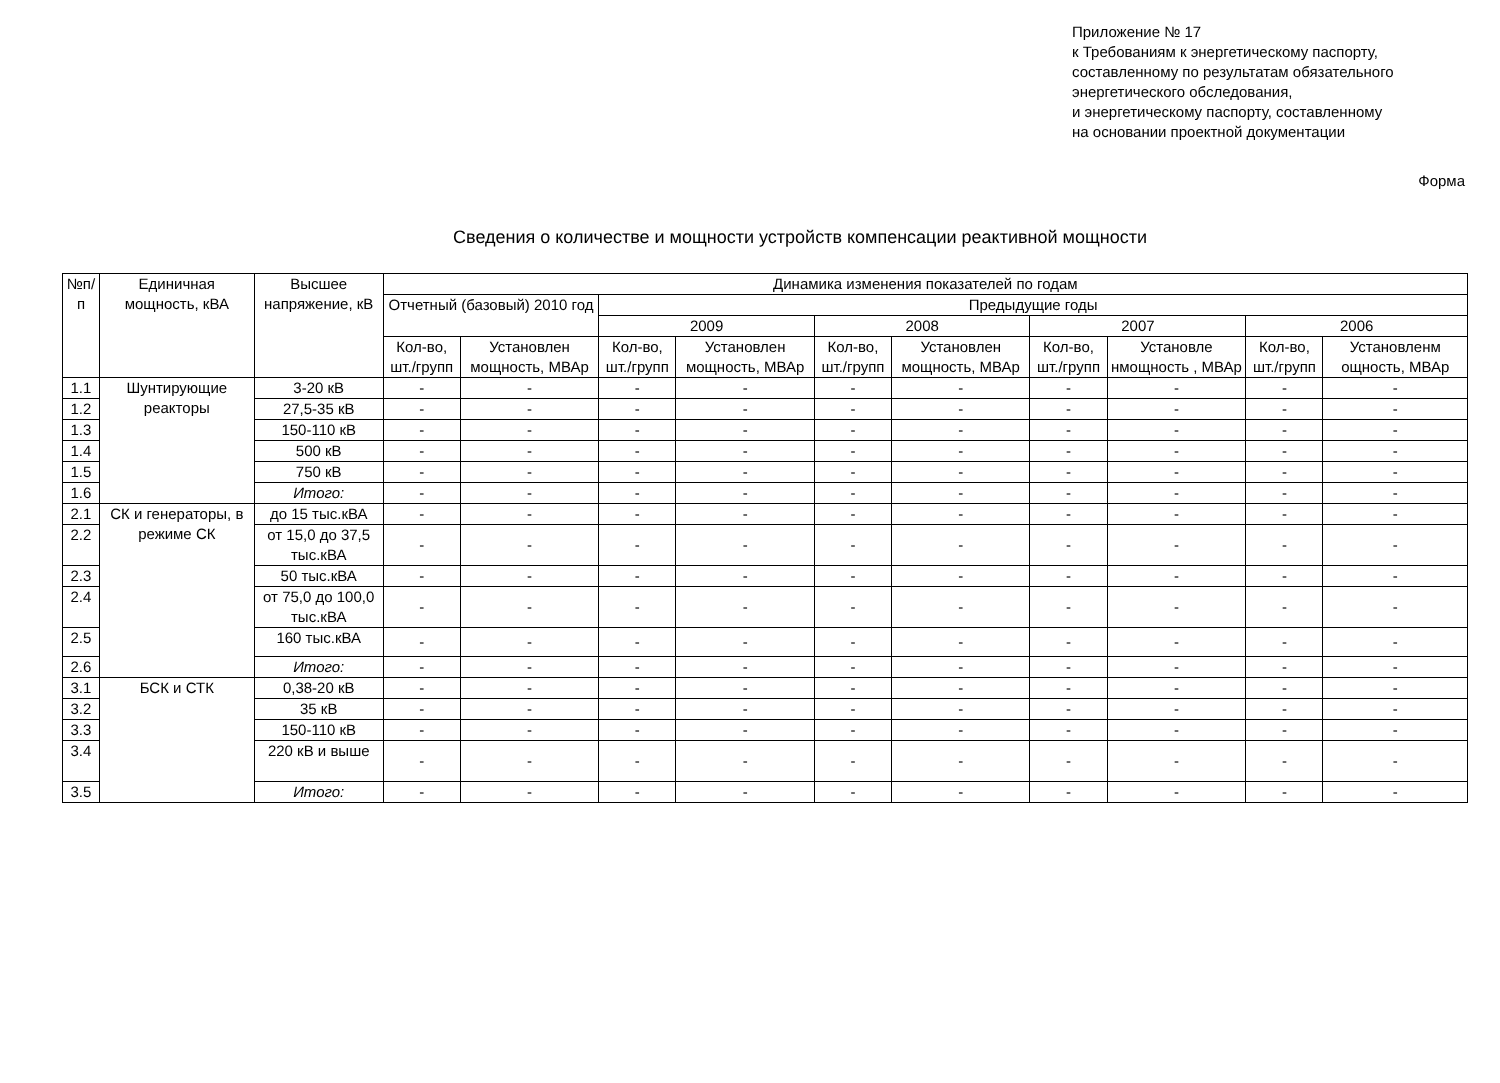Приложение № 17
к Требованиям к энергетическому паспорту,
составленному по результатам обязательного
энергетического обследования,
и энергетическому паспорту, составленному
на основании проектной документации
Форма
Сведения о количестве и мощности устройств компенсации реактивной мощности
| №п/п | Единичная мощность, кВА | Высшее напряжение, кВ | Динамика изменения показателей по годам | | | | | | | | | |
| --- | --- | --- | --- | --- | --- | --- | --- | --- | --- | --- | --- | --- |
| | | | Отчетный (базовый) 2010 год | | Предыдущие годы | | | | | | | |
| | | | | | 2009 | | 2008 | | 2007 | | 2006 | |
| | | | Кол-во, шт./групп | Установлен мощность, МВАр | Кол-во, шт./групп | Установлен мощность, МВАр | Кол-во, шт./групп | Установлен мощность, МВАр | Кол-во, шт./групп | Установле нмощность , МВАр | Кол-во, шт./групп | Установленм ощность, МВАр |
| 1.1 | Шунтирующие реакторы | 3-20 кВ | - | - | - | - | - | - | - | - | - | - |
| 1.2 | | 27,5-35 кВ | - | - | - | - | - | - | - | - | - | - |
| 1.3 | | 150-110 кВ | - | - | - | - | - | - | - | - | - | - |
| 1.4 | | 500 кВ | - | - | - | - | - | - | - | - | - | - |
| 1.5 | | 750 кВ | - | - | - | - | - | - | - | - | - | - |
| 1.6 | | Итого: | - | - | - | - | - | - | - | - | - | - |
| 2.1 | СК и генераторы, в режиме СК | до 15 тыс.кВА | - | - | - | - | - | - | - | - | - | - |
| 2.2 | | от 15,0 до 37,5 тыс.кВА | - | - | - | - | - | - | - | - | - | - |
| 2.3 | | 50 тыс.кВА | - | - | - | - | - | - | - | - | - | - |
| 2.4 | | от 75,0 до 100,0 тыс.кВА | - | - | - | - | - | - | - | - | - | - |
| 2.5 | | 160 тыс.кВА | - | - | - | - | - | - | - | - | - | - |
| 2.6 | | Итого: | - | - | - | - | - | - | - | - | - | - |
| 3.1 | БСК и СТК | 0,38-20 кВ | - | - | - | - | - | - | - | - | - | - |
| 3.2 | | 35 кВ | - | - | - | - | - | - | - | - | - | - |
| 3.3 | | 150-110 кВ | - | - | - | - | - | - | - | - | - | - |
| 3.4 | | 220 кВ и выше | - | - | - | - | - | - | - | - | - | - |
| 3.5 | | Итого: | - | - | - | - | - | - | - | - | - | - |